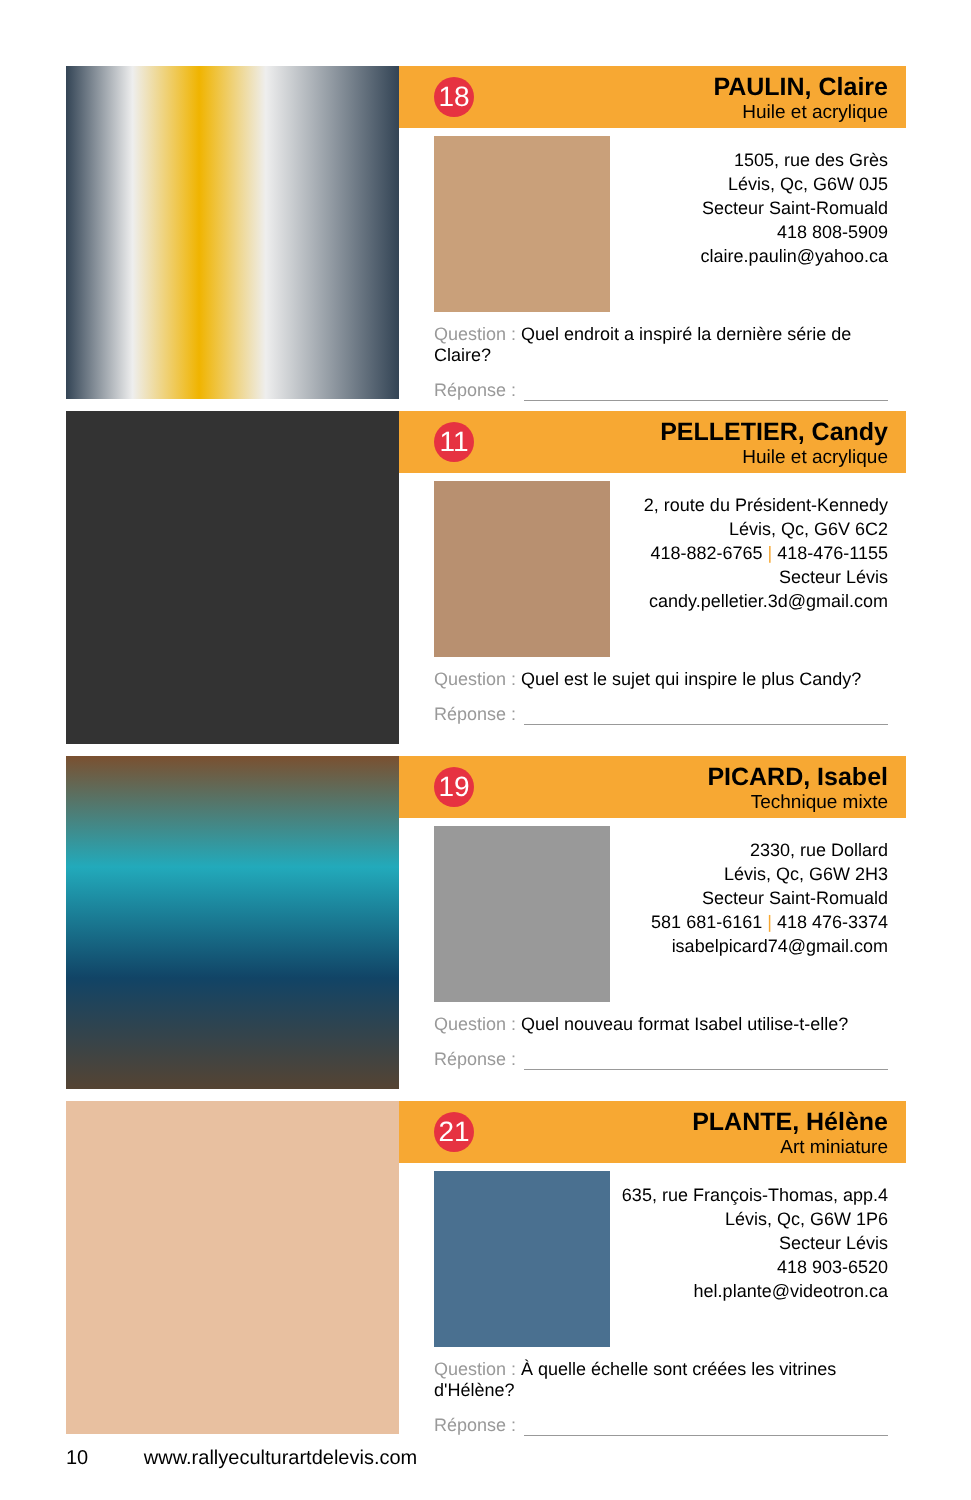18
PAULIN, Claire
Huile et acrylique
1505, rue des Grès
Lévis, Qc, G6W 0J5
Secteur Saint-Romuald
418 808-5909
claire.paulin@yahoo.ca
Question : Quel endroit a inspiré la dernière série de Claire?
Réponse :
11
PELLETIER, Candy
Huile et acrylique
2, route du Président-Kennedy
Lévis, Qc, G6V 6C2
418-882-6765 | 418-476-1155
Secteur Lévis
candy.pelletier.3d@gmail.com
Question : Quel est le sujet qui inspire le plus Candy?
Réponse :
19
PICARD, Isabel
Technique mixte
2330, rue Dollard
Lévis, Qc, G6W 2H3
Secteur Saint-Romuald
581 681-6161 | 418 476-3374
isabelpicard74@gmail.com
Question : Quel nouveau format Isabel utilise-t-elle?
Réponse :
21
PLANTE, Hélène
Art miniature
635, rue François-Thomas, app.4
Lévis, Qc, G6W 1P6
Secteur Lévis
418 903-6520
hel.plante@videotron.ca
Question : À quelle échelle sont créées les vitrines d'Hélène?
Réponse :
10 www.rallyeculturartdelevis.com